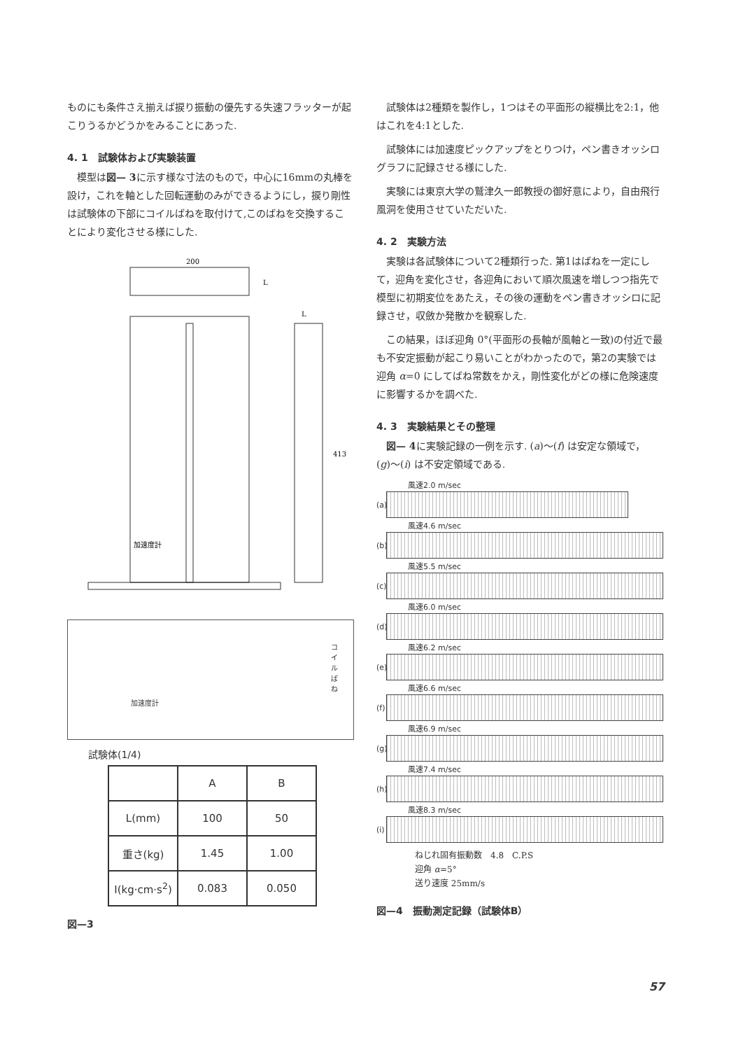ものにも条件さえ揃えば捩り振動の優先する失速フラッターが起こりうるかどうかをみることにあった.
4. 1　試験体および実験装置
　模型は図— 3に示す様な寸法のもので，中心に16mmの丸棒を設け，これを軸とした回転運動のみができるようにし，捩り剛性は試験体の下部にコイルばねを取付けて,このばねを交換することにより変化させる様にした.
200
L
L
413
加速度計
加速度計
コイルばね
試験体(1/4)
| | A | B |
| --- | --- | --- |
| L(mm) | 100 | 50 |
| 重さ(kg) | 1.45 | 1.00 |
| I(kg·cm·s<sup>2</sup>) | 0.083 | 0.050 |
図—3
　試験体は2種類を製作し，1つはその平面形の縦横比を2:1，他はこれを4:1とした.
　試験体には加速度ピックアップをとりつけ，ペン書きオッシログラフに記録させる様にした.
　実験には東京大学の鷲津久一郎教授の御好意により，自由飛行風洞を使用させていただいた.
4. 2　実験方法
　実験は各試験体について2種類行った. 第1はばねを一定にして，迎角を変化させ，各迎角において順次風速を増しつつ指先で模型に初期変位をあたえ，その後の運動をペン書きオッシロに記録させ，収斂か発散かを観察した.
　この結果，ほぼ迎角 0°(平面形の長軸が風軸と一致)の付近で最も不安定振動が起こり易いことがわかったので，第2の実験では迎角 α=0 にしてばね常数をかえ，剛性変化がどの様に危険速度に影響するかを調べた.
4. 3　実験結果とその整理
　図— 4に実験記録の一例を示す. (a)〜(f) は安定な領域で，(g)〜(i) は不安定領域である.
風速2.0 m/sec
(a)
風速4.6 m/sec
(b)
風速5.5 m/sec
(c)
風速6.0 m/sec
(d)
風速6.2 m/sec
(e)
風速6.6 m/sec
(f)
風速6.9 m/sec
(g)
風速7.4 m/sec
(h)
風速8.3 m/sec
(i)
ねじれ固有振動数　4.8　C.P.S
迎角 α=5°
送り速度 25mm/s
図—4　振動測定記録（試験体B）
57